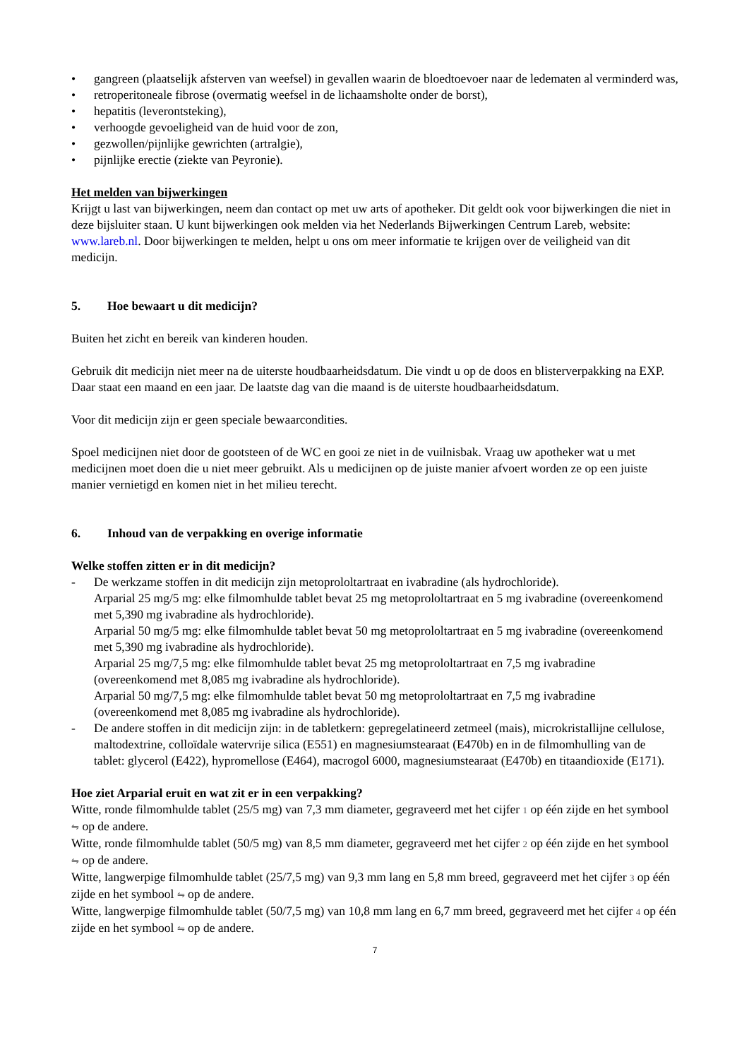• gangreen (plaatselijk afsterven van weefsel) in gevallen waarin de bloedtoevoer naar de ledematen al verminderd was,
• retroperitoneale fibrose (overmatig weefsel in de lichaamsholte onder de borst),
• hepatitis (leverontsteking),
• verhoogde gevoeligheid van de huid voor de zon,
• gezwollen/pijnlijke gewrichten (artralgie),
• pijnlijke erectie (ziekte van Peyronie).
Het melden van bijwerkingen
Krijgt u last van bijwerkingen, neem dan contact op met uw arts of apotheker. Dit geldt ook voor bijwerkingen die niet in deze bijsluiter staan. U kunt bijwerkingen ook melden via het Nederlands Bijwerkingen Centrum Lareb, website: www.lareb.nl. Door bijwerkingen te melden, helpt u ons om meer informatie te krijgen over de veiligheid van dit medicijn.
5. Hoe bewaart u dit medicijn?
Buiten het zicht en bereik van kinderen houden.
Gebruik dit medicijn niet meer na de uiterste houdbaarheidsdatum. Die vindt u op de doos en blisterverpakking na EXP. Daar staat een maand en een jaar. De laatste dag van die maand is de uiterste houdbaarheidsdatum.
Voor dit medicijn zijn er geen speciale bewaarcondities.
Spoel medicijnen niet door de gootsteen of de WC en gooi ze niet in de vuilnisbak. Vraag uw apotheker wat u met medicijnen moet doen die u niet meer gebruikt. Als u medicijnen op de juiste manier afvoert worden ze op een juiste manier vernietigd en komen niet in het milieu terecht.
6. Inhoud van de verpakking en overige informatie
Welke stoffen zitten er in dit medicijn?
- De werkzame stoffen in dit medicijn zijn metoprololtartraat en ivabradine (als hydrochloride).
Arparial 25 mg/5 mg: elke filmomhulde tablet bevat 25 mg metoprololtartraat en 5 mg ivabradine (overeenkomend met 5,390 mg ivabradine als hydrochloride).
Arparial 50 mg/5 mg: elke filmomhulde tablet bevat 50 mg metoprololtartraat en 5 mg ivabradine (overeenkomend met 5,390 mg ivabradine als hydrochloride).
Arparial 25 mg/7,5 mg: elke filmomhulde tablet bevat 25 mg metoprololtartraat en 7,5 mg ivabradine (overeenkomend met 8,085 mg ivabradine als hydrochloride).
Arparial 50 mg/7,5 mg: elke filmomhulde tablet bevat 50 mg metoprololtartraat en 7,5 mg ivabradine (overeenkomend met 8,085 mg ivabradine als hydrochloride).
- De andere stoffen in dit medicijn zijn: in de tabletkern: gepregelatineerd zetmeel (mais), microkristallijne cellulose, maltodextrine, colloïdale watervrije silica (E551) en magnesiumstearaat (E470b) en in de filmomhulling van de tablet: glycerol (E422), hypromellose (E464), macrogol 6000, magnesiumstearaat (E470b) en titaandioxide (E171).
Hoe ziet Arparial eruit en wat zit er in een verpakking?
Witte, ronde filmomhulde tablet (25/5 mg) van 7,3 mm diameter, gegraveerd met het cijfer 1 op één zijde en het symbool ⇋ op de andere.
Witte, ronde filmomhulde tablet (50/5 mg) van 8,5 mm diameter, gegraveerd met het cijfer 2 op één zijde en het symbool ⇋ op de andere.
Witte, langwerpige filmomhulde tablet (25/7,5 mg) van 9,3 mm lang en 5,8 mm breed, gegraveerd met het cijfer 3 op één zijde en het symbool ⇋ op de andere.
Witte, langwerpige filmomhulde tablet (50/7,5 mg) van 10,8 mm lang en 6,7 mm breed, gegraveerd met het cijfer 4 op één zijde en het symbool ⇋ op de andere.
7